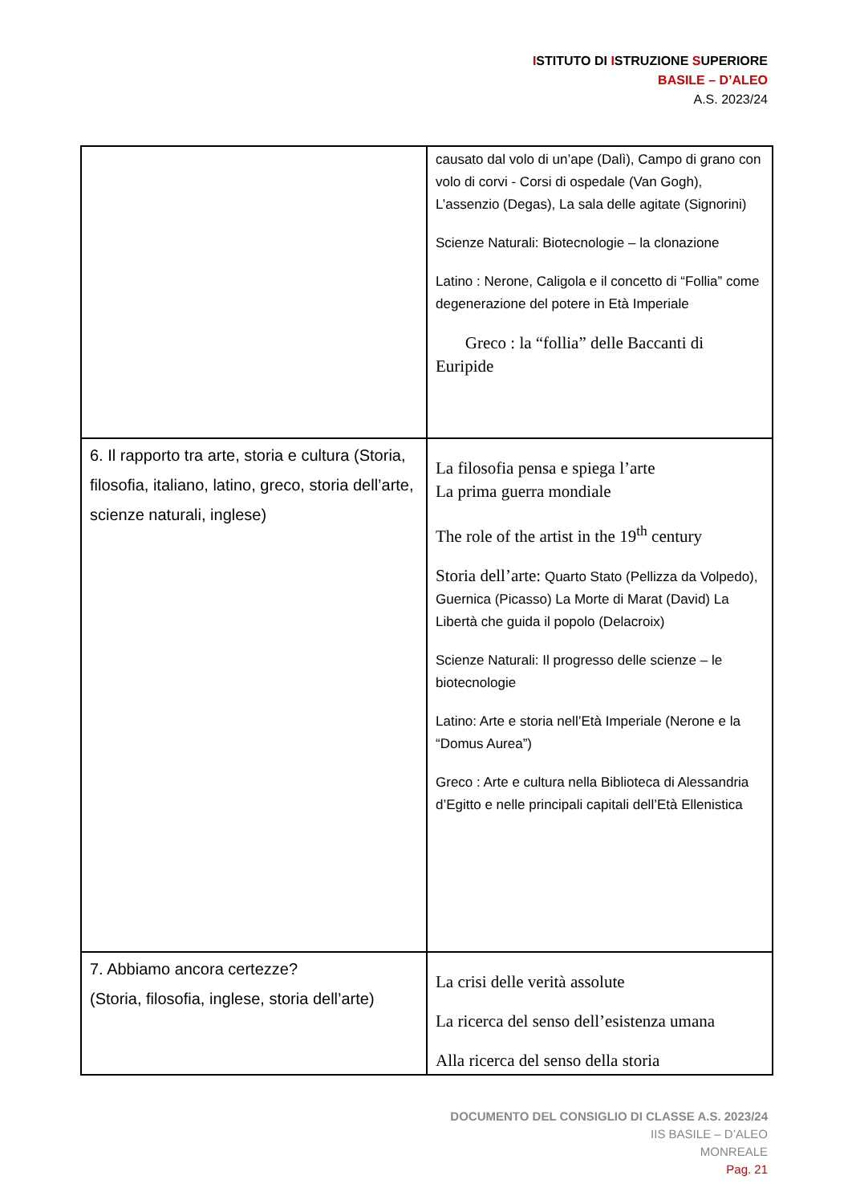ISTITUTO DI ISTRUZIONE SUPERIORE
BASILE – D’ALEO
A.S. 2023/24
| | causato dal volo di un’ape (Dalì), Campo di grano con volo di corvi - Corsi di ospedale (Van Gogh), L’assenzio (Degas), La sala delle agitate (Signorini) Scienze Naturali: Biotecnologie – la clonazione Latino : Nerone, Caligola e il concetto di “Follia” come degenerazione del potere in Età Imperiale Greco : la “follia” delle Baccanti di Euripide |
| 6. Il rapporto tra arte, storia e cultura (Storia, filosofia, italiano, latino, greco, storia dell’arte, scienze naturali, inglese) | La filosofia pensa e spiega l’arte La prima guerra mondiale The role of the artist in the 19<sup>th</sup> century Storia dell’arte: Quarto Stato (Pellizza da Volpedo), Guernica (Picasso) La Morte di Marat (David) La Libertà che guida il popolo (Delacroix) Scienze Naturali: Il progresso delle scienze – le biotecnologie Latino: Arte e storia nell’Età Imperiale (Nerone e la “Domus Aurea”) Greco : Arte e cultura nella Biblioteca di Alessandria d’Egitto e nelle principali capitali dell’Età Ellenistica |
| 7. Abbiamo ancora certezze? (Storia, filosofia, inglese, storia dell’arte) | La crisi delle verità assolute La ricerca del senso dell’esistenza umana Alla ricerca del senso della storia |
DOCUMENTO DEL CONSIGLIO DI CLASSE A.S. 2023/24
IIS BASILE – D’ALEO
MONREALE
Pag. 21